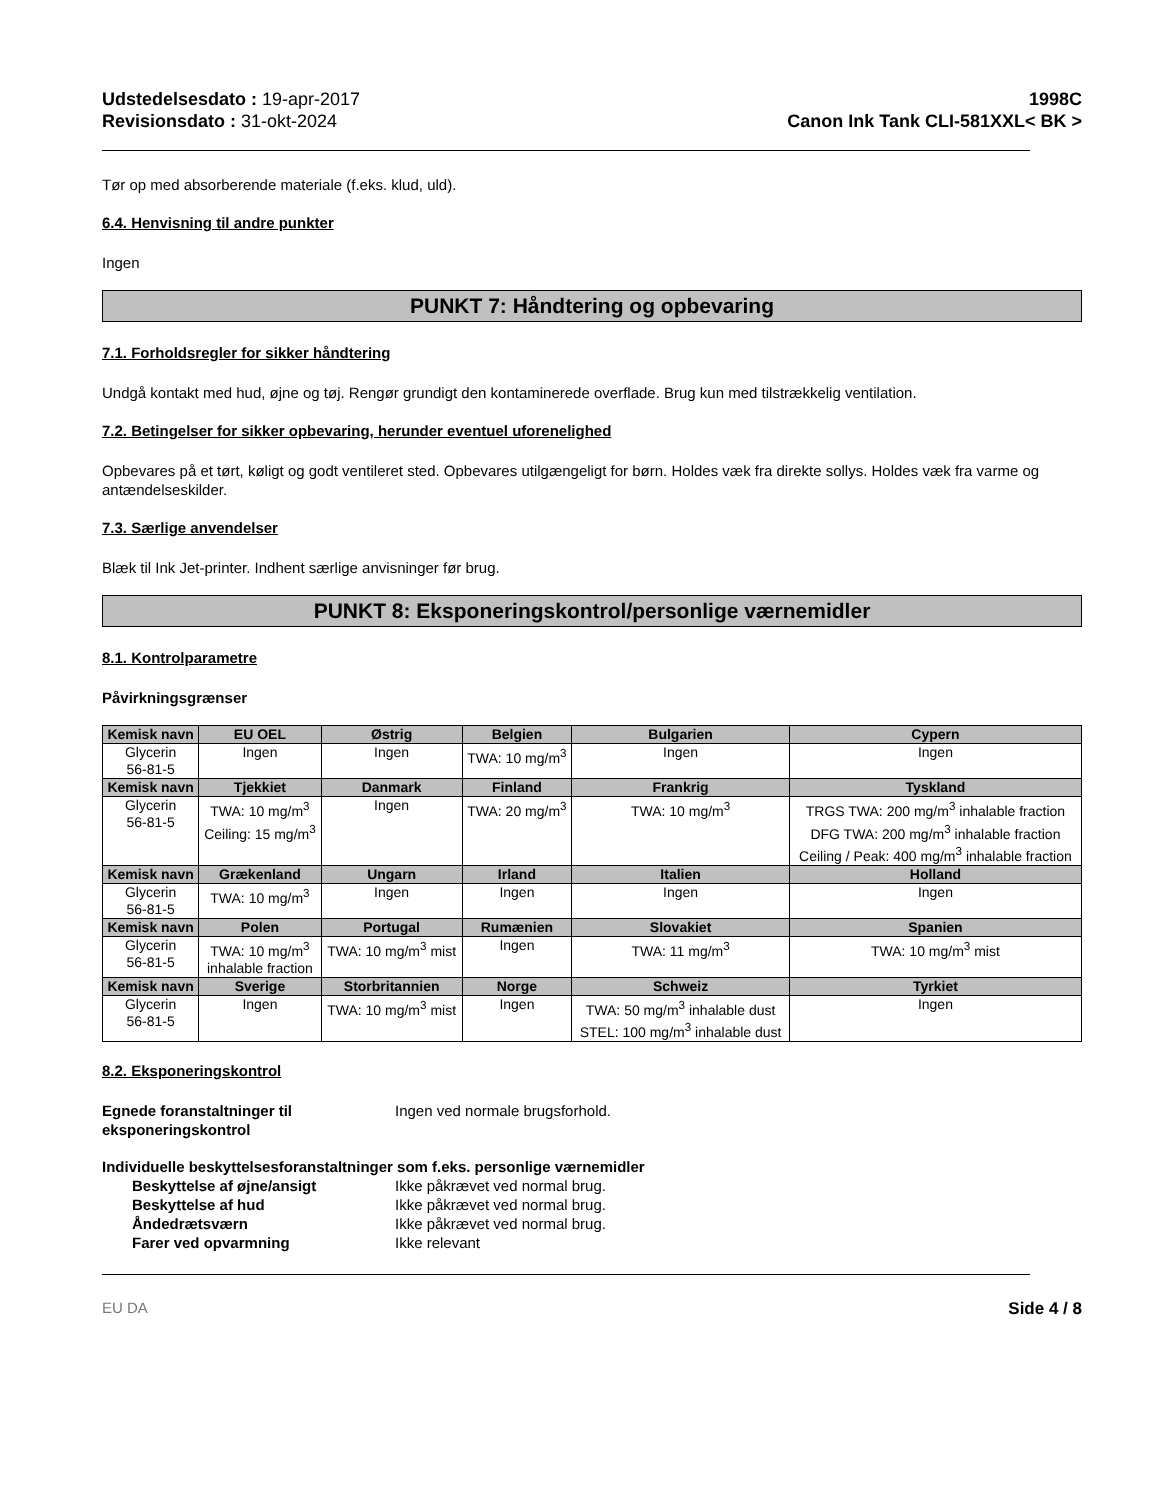Udstedelsesdato : 19-apr-2017
Revisionsdato : 31-okt-2024
1998C
Canon Ink Tank CLI-581XXL< BK >
Tør op med absorberende materiale (f.eks. klud, uld).
6.4. Henvisning til andre punkter
Ingen
PUNKT 7: Håndtering og opbevaring
7.1. Forholdsregler for sikker håndtering
Undgå kontakt med hud, øjne og tøj. Rengør grundigt den kontaminerede overflade. Brug kun med tilstrækkelig ventilation.
7.2. Betingelser for sikker opbevaring, herunder eventuel uforenelighed
Opbevares på et tørt, køligt og godt ventileret sted. Opbevares utilgængeligt for børn. Holdes væk fra direkte sollys. Holdes væk fra varme og antændelseskilder.
7.3. Særlige anvendelser
Blæk til Ink Jet-printer. Indhent særlige anvisninger før brug.
PUNKT 8: Eksponeringskontrol/personlige værnemidler
8.1. Kontrolparametre
Påvirkningsgrænser
| Kemisk navn | EU OEL | Østrig | Belgien | Bulgarien | Cypern |
| --- | --- | --- | --- | --- | --- |
| Glycerin 56-81-5 | Ingen | Ingen | TWA: 10 mg/m<sup>3</sup> | Ingen | Ingen |
| Kemisk navn | Tjekkiet | Danmark | Finland | Frankrig | Tyskland |
| Glycerin 56-81-5 | TWA: 10 mg/m<sup>3</sup> Ceiling: 15 mg/m<sup>3</sup> | Ingen | TWA: 20 mg/m<sup>3</sup> | TWA: 10 mg/m<sup>3</sup> | TRGS TWA: 200 mg/m<sup>3</sup> inhalable fraction DFG TWA: 200 mg/m<sup>3</sup> inhalable fraction Ceiling / Peak: 400 mg/m<sup>3</sup> inhalable fraction |
| Kemisk navn | Grækenland | Ungarn | Irland | Italien | Holland |
| Glycerin 56-81-5 | TWA: 10 mg/m<sup>3</sup> | Ingen | Ingen | Ingen | Ingen |
| Kemisk navn | Polen | Portugal | Rumænien | Slovakiet | Spanien |
| Glycerin 56-81-5 | TWA: 10 mg/m<sup>3</sup> inhalable fraction | TWA: 10 mg/m<sup>3</sup> mist | Ingen | TWA: 11 mg/m<sup>3</sup> | TWA: 10 mg/m<sup>3</sup> mist |
| Kemisk navn | Sverige | Storbritannien | Norge | Schweiz | Tyrkiet |
| Glycerin 56-81-5 | Ingen | TWA: 10 mg/m<sup>3</sup> mist | Ingen | TWA: 50 mg/m<sup>3</sup> inhalable dust STEL: 100 mg/m<sup>3</sup> inhalable dust | Ingen |
8.2. Eksponeringskontrol
Egnede foranstaltninger til eksponeringskontrol Ingen ved normale brugsforhold.
Individuelle beskyttelsesforanstaltninger som f.eks. personlige værnemidler
Beskyttelse af øjne/ansigt Ikke påkrævet ved normal brug. Beskyttelse af hud Ikke påkrævet ved normal brug. Åndedrætsværn Ikke påkrævet ved normal brug. Farer ved opvarmning Ikke relevant
EU DA Side 4 / 8